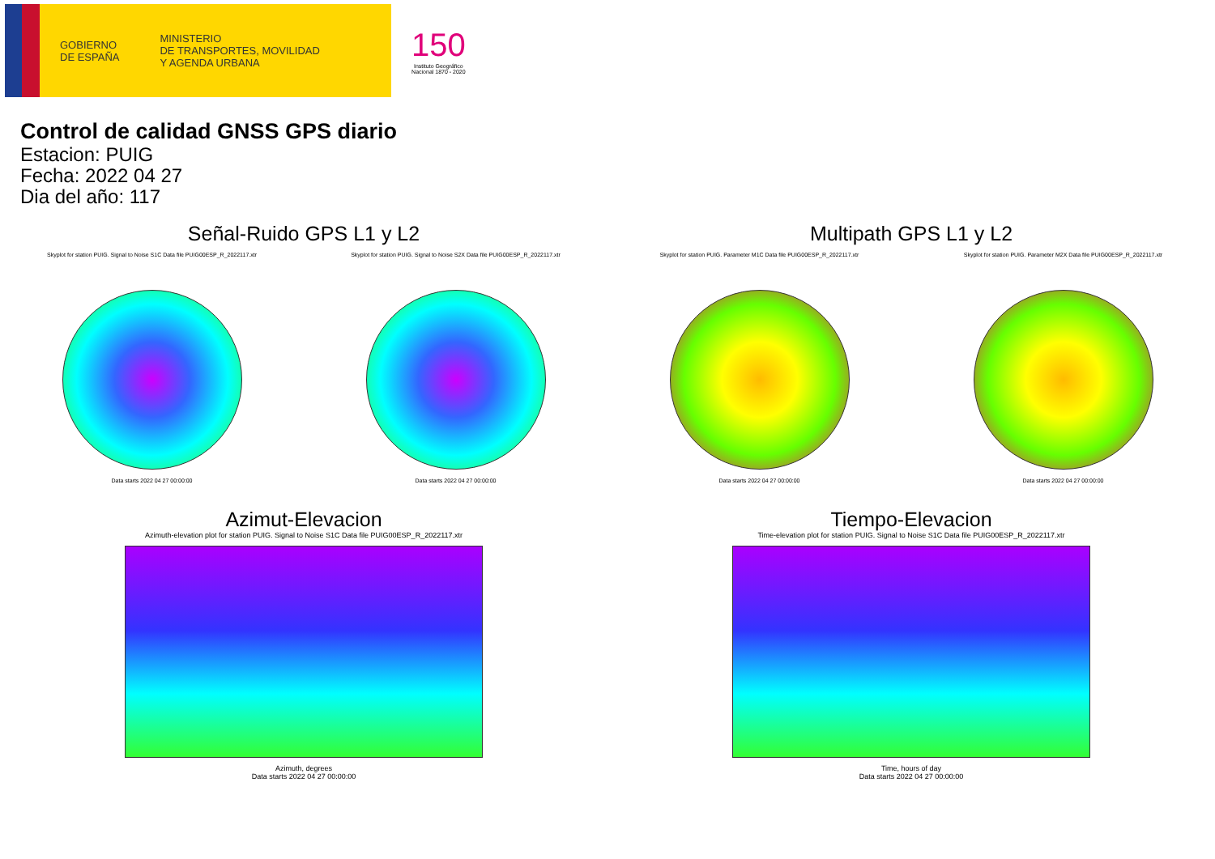GOBIERNO
DE ESPAÑA
MINISTERIO
DE TRANSPORTES, MOVILIDAD
Y AGENDA URBANA
150
Instituto Geográfico
Nacional 1870 - 2020
Control de calidad GNSS GPS diario
Estacion: PUIG
Fecha: 2022 04 27
Dia del año: 117
Señal-Ruido GPS L1 y L2 Multipath GPS L1 y L2
Skyplot for station PUIG. Signal to Noise S1C Data file PUIG00ESP_R_2022117.xtr
Data starts 2022 04 27 00:00:00
Skyplot for station PUIG. Signal to Noise S2X Data file PUIG00ESP_R_2022117.xtr
Data starts 2022 04 27 00:00:00
Skyplot for station PUIG. Parameter M1C Data file PUIG00ESP_R_2022117.xtr
Data starts 2022 04 27 00:00:00
Skyplot for station PUIG. Parameter M2X Data file PUIG00ESP_R_2022117.xtr
Data starts 2022 04 27 00:00:00
Azimut-Elevacion Tiempo-Elevacion
Azimuth-elevation plot for station PUIG. Signal to Noise S1C Data file PUIG00ESP_R_2022117.xtr
Azimuth, degrees
Data starts 2022 04 27 00:00:00
Time-elevation plot for station PUIG. Signal to Noise S1C Data file PUIG00ESP_R_2022117.xtr
Time, hours of day
Data starts 2022 04 27 00:00:00